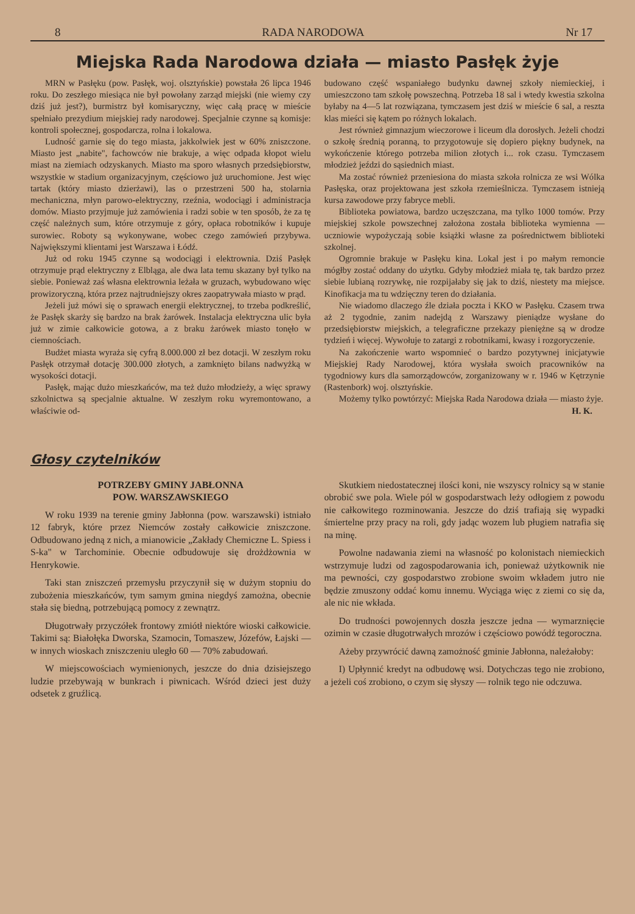8 RADA NARODOWA Nr 17
Miejska Rada Narodowa działa — miasto Pasłęk żyje
MRN w Pasłęku (pow. Pasłęk, woj. olsztyńskie) powstała 26 lipca 1946 roku. Do zeszłego miesiąca nie był powołany zarząd miejski (nie wiemy czy dziś już jest?), burmistrz był komisaryczny, więc całą pracę w mieście spełniało prezydium miejskiej rady narodowej. Specjalnie czynne są komisje: kontroli społecznej, gospodarcza, rolna i lokalowa.
Ludność garnie się do tego miasta, jakkolwiek jest w 60% zniszczone. Miasto jest „nabite", fachowców nie brakuje, a więc odpada kłopot wielu miast na ziemiach odzyskanych. Miasto ma sporo własnych przedsiębiorstw, wszystkie w stadium organizacyjnym, częściowo już uruchomione. Jest więc tartak (który miasto dzierżawi), las o przestrzeni 500 ha, stolarnia mechaniczna, młyn parowo-elektryczny, rzeźnia, wodociągi i administracja domów. Miasto przyjmuje już zamówienia i radzi sobie w ten sposób, że za tę część należnych sum, które otrzymuje z góry, opłaca robotników i kupuje surowiec. Roboty są wykonywane, wobec czego zamówień przybywa. Największymi klientami jest Warszawa i Łódź.
Już od roku 1945 czynne są wodociągi i elektrownia. Dziś Pasłęk otrzymuje prąd elektryczny z Elbląga, ale dwa lata temu skazany był tylko na siebie. Ponieważ zaś własna elektrownia leżała w gruzach, wybudowano więc prowizoryczną, która przez najtrudniejszy okres zaopatrywała miasto w prąd.
Jeżeli już mówi się o sprawach energii elektrycznej, to trzeba podkreślić, że Pasłęk skarży się bardzo na brak żarówek. Instalacja elektryczna ulic była już w zimie całkowicie gotowa, a z braku żarówek miasto tonęło w ciemnościach.
Budżet miasta wyraża się cyfrą 8.000.000 zł bez dotacji. W zeszłym roku Pasłęk otrzymał dotację 300.000 złotych, a zamknięto bilans nadwyżką w wysokości dotacji.
Pasłęk, mając dużo mieszkańców, ma też dużo młodzieży, a więc sprawy szkolnictwa są specjalnie aktualne. W zeszłym roku wyremontowano, a właściwie od-
budowano część wspaniałego budynku dawnej szkoły niemieckiej, i umieszczono tam szkołę powszechną. Potrzeba 18 sal i wtedy kwestia szkolna byłaby na 4—5 lat rozwiązana, tymczasem jest dziś w mieście 6 sal, a reszta klas mieści się kątem po różnych lokalach.
Jest również gimnazjum wieczorowe i liceum dla dorosłych. Jeżeli chodzi o szkołę średnią poranną, to przygotowuje się dopiero piękny budynek, na wykończenie którego potrzeba milion złotych i... rok czasu. Tymczasem młodzież jeździ do sąsiednich miast.
Ma zostać również przeniesiona do miasta szkoła rolnicza ze wsi Wólka Pasłęska, oraz projektowana jest szkoła rzemieślnicza. Tymczasem istnieją kursa zawodowe przy fabryce mebli.
Biblioteka powiatowa, bardzo uczęszczana, ma tylko 1000 tomów. Przy miejskiej szkole powszechnej założona została biblioteka wymienna — uczniowie wypożyczają sobie książki własne za pośrednictwem biblioteki szkolnej.
Ogromnie brakuje w Pasłęku kina. Lokal jest i po małym remoncie mógłby zostać oddany do użytku. Gdyby młodzież miała tę, tak bardzo przez siebie lubianą rozrywkę, nie rozpijałaby się jak to dziś, niestety ma miejsce. Kinofikacja ma tu wdzięczny teren do działania.
Nie wiadomo dlaczego źle działa poczta i KKO w Pasłęku. Czasem trwa aż 2 tygodnie, zanim nadejdą z Warszawy pieniądze wysłane do przedsiębiorstw miejskich, a telegraficzne przekazy pieniężne są w drodze tydzień i więcej. Wywołuje to zatargi z robotnikami, kwasy i rozgoryczenie.
Na zakończenie warto wspomnieć o bardzo pozytywnej inicjatywie Miejskiej Rady Narodowej, która wysłała swoich pracowników na tygodniowy kurs dla samorządowców, zorganizowany w r. 1946 w Kętrzynie (Rastenbork) woj. olsztyńskie.
Możemy tylko powtórzyć: Miejska Rada Narodowa działa — miasto żyje. H. K.
Głosy czytelników
POTRZEBY GMINY JABŁONNA
POW. WARSZAWSKIEGO
W roku 1939 na terenie gminy Jabłonna (pow. warszawski) istniało 12 fabryk, które przez Niemców zostały całkowicie zniszczone. Odbudowano jedną z nich, a mianowicie „Zakłady Chemiczne L. Spiess i S-ka" w Tarchominie. Obecnie odbudowuje się drożdżownia w Henrykowie.
Taki stan zniszczeń przemysłu przyczynił się w dużym stopniu do zubożenia mieszkańców, tym samym gmina niegdyś zamożna, obecnie stała się biedną, potrzebującą pomocy z zewnątrz.
Długotrwały przyczółek frontowy zmiótł niektóre wioski całkowicie. Takimi są: Białołęka Dworska, Szamocin, Tomaszew, Józefów, Łajski — w innych wioskach zniszczeniu uległo 60 — 70% zabudowań.
W miejscowościach wymienionych, jeszcze do dnia dzisiejszego ludzie przebywają w bunkrach i piwnicach. Wśród dzieci jest duży odsetek z gruźlicą.
Skutkiem niedostatecznej ilości koni, nie wszyscy rolnicy są w stanie obrobić swe pola. Wiele pól w gospodarstwach leży odłogiem z powodu nie całkowitego rozminowania. Jeszcze do dziś trafiają się wypadki śmiertelne przy pracy na roli, gdy jadąc wozem lub pługiem natrafia się na minę.
Powolne nadawania ziemi na własność po kolonistach niemieckich wstrzymuje ludzi od zagospodarowania ich, ponieważ użytkownik nie ma pewności, czy gospodarstwo zrobione swoim wkładem jutro nie będzie zmuszony oddać komu innemu. Wyciąga więc z ziemi co się da, ale nic nie wkłada.
Do trudności powojennych doszła jeszcze jedna — wymarznięcie ozimin w czasie długotrwałych mrozów i częściowo powódź tegoroczna.
Ażeby przywrócić dawną zamożność gminie Jabłonna, należałoby:
I) Upłynnić kredyt na odbudowę wsi. Dotychczas tego nie zrobiono, a jeżeli coś zrobiono, o czym się słyszy — rolnik tego nie odczuwa.